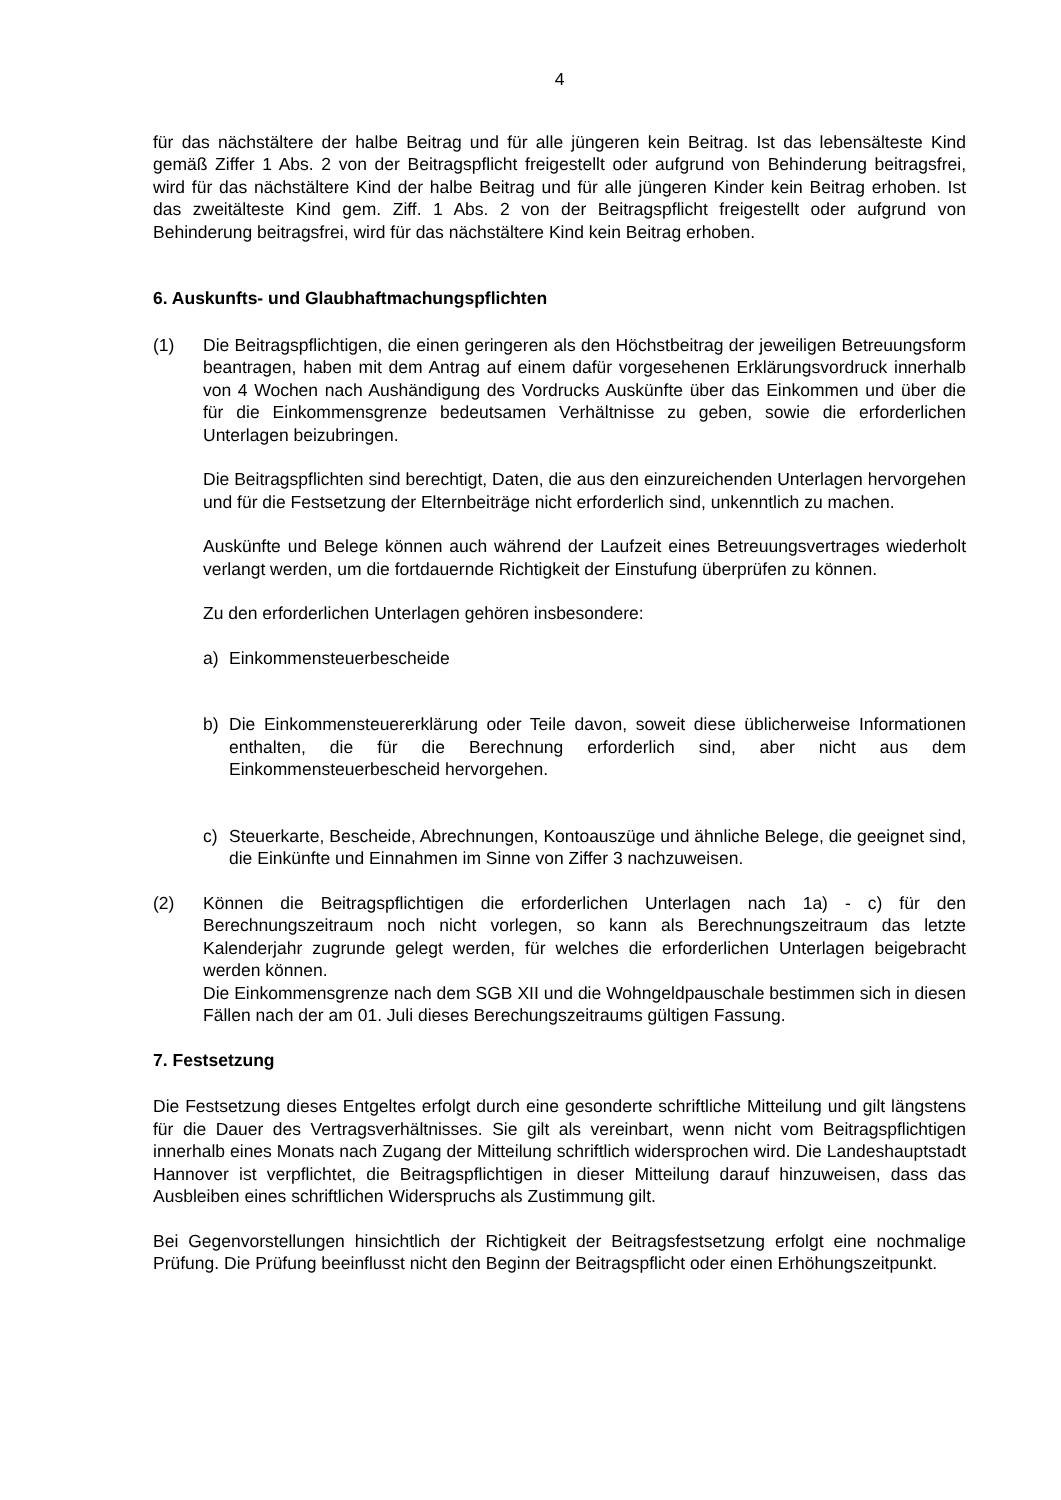4
für das nächstältere der halbe Beitrag und für alle jüngeren kein Beitrag. Ist das lebensälteste Kind gemäß Ziffer 1 Abs. 2 von der Beitragspflicht freigestellt oder aufgrund von Behinderung beitragsfrei, wird für das nächstältere Kind der halbe Beitrag und für alle jüngeren Kinder kein Beitrag erhoben. Ist das zweitälteste Kind gem. Ziff. 1 Abs. 2 von der Beitragspflicht freigestellt oder aufgrund von Behinderung beitragsfrei, wird für das nächstältere Kind kein Beitrag erhoben.
6. Auskunfts- und Glaubhaftmachungspflichten
(1) Die Beitragspflichtigen, die einen geringeren als den Höchstbeitrag der jeweiligen Betreuungsform beantragen, haben mit dem Antrag auf einem dafür vorgesehenen Erklärungsvordruck innerhalb von 4 Wochen nach Aushändigung des Vordrucks Auskünfte über das Einkommen und über die für die Einkommensgrenze bedeutsamen Verhältnisse zu geben, sowie die erforderlichen Unterlagen beizubringen.
Die Beitragspflichten sind berechtigt, Daten, die aus den einzureichenden Unterlagen hervorgehen und für die Festsetzung der Elternbeiträge nicht erforderlich sind, unkenntlich zu machen.
Auskünfte und Belege können auch während der Laufzeit eines Betreuungsvertrages wiederholt verlangt werden, um die fortdauernde Richtigkeit der Einstufung überprüfen zu können.
Zu den erforderlichen Unterlagen gehören insbesondere:
a) Einkommensteuerbescheide
b) Die Einkommensteuererklärung oder Teile davon, soweit diese üblicherweise Informationen enthalten, die für die Berechnung erforderlich sind, aber nicht aus dem Einkommensteuerbescheid hervorgehen.
c) Steuerkarte, Bescheide, Abrechnungen, Kontoauszüge und ähnliche Belege, die geeignet sind, die Einkünfte und Einnahmen im Sinne von Ziffer 3 nachzuweisen.
(2) Können die Beitragspflichtigen die erforderlichen Unterlagen nach 1a) - c) für den Berechnungszeitraum noch nicht vorlegen, so kann als Berechnungszeitraum das letzte Kalenderjahr zugrunde gelegt werden, für welches die erforderlichen Unterlagen beigebracht werden können.
Die Einkommensgrenze nach dem SGB XII und die Wohngeldpauschale bestimmen sich in diesen Fällen nach der am 01. Juli dieses Berechungszeitraums gültigen Fassung.
7. Festsetzung
Die Festsetzung dieses Entgeltes erfolgt durch eine gesonderte schriftliche Mitteilung und gilt längstens für die Dauer des Vertragsverhältnisses. Sie gilt als vereinbart, wenn nicht vom Beitragspflichtigen innerhalb eines Monats nach Zugang der Mitteilung schriftlich widersprochen wird. Die Landeshauptstadt Hannover ist verpflichtet, die Beitragspflichtigen in dieser Mitteilung darauf hinzuweisen, dass das Ausbleiben eines schriftlichen Widerspruchs als Zustimmung gilt.
Bei Gegenvorstellungen hinsichtlich der Richtigkeit der Beitragsfestsetzung erfolgt eine nochmalige Prüfung. Die Prüfung beeinflusst nicht den Beginn der Beitragspflicht oder einen Erhöhungszeitpunkt.